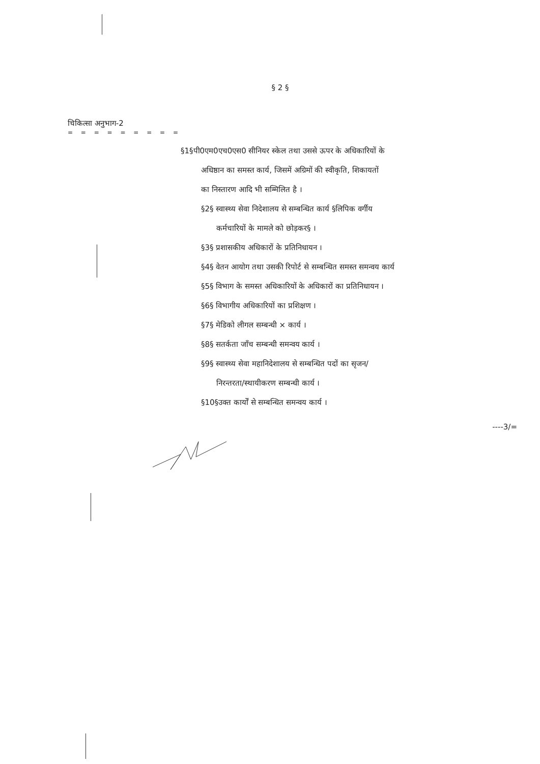§ 2 §
चिकित्सा अनुभाग-2
= = = = = = = = =
§1§पी0एम0एच0एस0 सीनियर स्केल तथा उससे ऊपर के अधिकारियों के
अधिष्ठान का समस्त कार्य, जिसमें अग्रिमों की स्वीकृति, शिकायतों
का निस्तारण आदि भी सम्मिलित है ।
§2§ स्वास्थ्य सेवा निदेशालय से सम्बन्धित कार्य §लिपिक वर्गीय
कर्मचारियों के मामले को छोड़कर§ ।
§3§ प्रशासकीय अधिकारों के प्रतिनिधायन ।
§4§ वेतन आयोग तथा उसकी रिपोर्ट से सम्बन्धित समस्त समन्वय कार्य
§5§ विभाग के समस्त अधिकारियों के अधिकारों का प्रतिनिधायन ।
§6§ विभागीय अधिकारियों का प्रशिक्षण ।
§7§ मेडिको लीगल सम्बन्धी × कार्य ।
§8§ सतर्कता जाँच सम्बन्धी समन्वय कार्य ।
§9§ स्वास्थ्य सेवा महानिदेशालय से सम्बन्धित पदों का सृजन/
निरन्तरता/स्थायीकरण सम्बन्धी कार्य ।
§10§उक्त कार्यों से सम्बन्धित समन्वय कार्य ।
----3/=